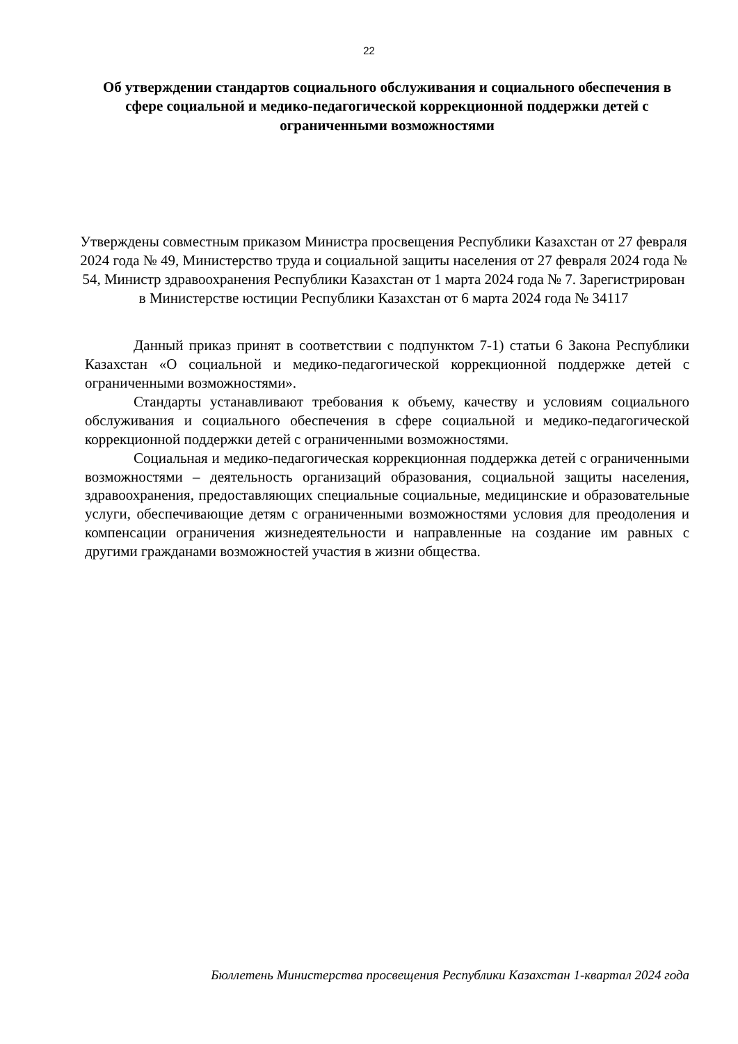22
Об утверждении стандартов социального обслуживания и социального обеспечения в сфере социальной и медико-педагогической коррекционной поддержки детей с ограниченными возможностями
Утверждены совместным приказом Министра просвещения Республики Казахстан от 27 февраля 2024 года № 49, Министерство труда и социальной защиты населения от 27 февраля 2024 года № 54, Министр здравоохранения Республики Казахстан от 1 марта 2024 года № 7. Зарегистрирован
в Министерстве юстиции Республики Казахстан от 6 марта 2024 года № 34117
Данный приказ принят в соответствии с подпунктом 7-1) статьи 6 Закона Республики Казахстан «О социальной и медико-педагогической коррекционной поддержке детей с ограниченными возможностями».
Стандарты устанавливают требования к объему, качеству и условиям социального обслуживания и социального обеспечения в сфере социальной и медико-педагогической коррекционной поддержки детей с ограниченными возможностями.
Социальная и медико-педагогическая коррекционная поддержка детей с ограниченными возможностями – деятельность организаций образования, социальной защиты населения, здравоохранения, предоставляющих специальные социальные, медицинские и образовательные услуги, обеспечивающие детям с ограниченными возможностями условия для преодоления и компенсации ограничения жизнедеятельности и направленные на создание им равных с другими гражданами возможностей участия в жизни общества.
Бюллетень Министерства просвещения Республики Казахстан 1-квартал 2024 года